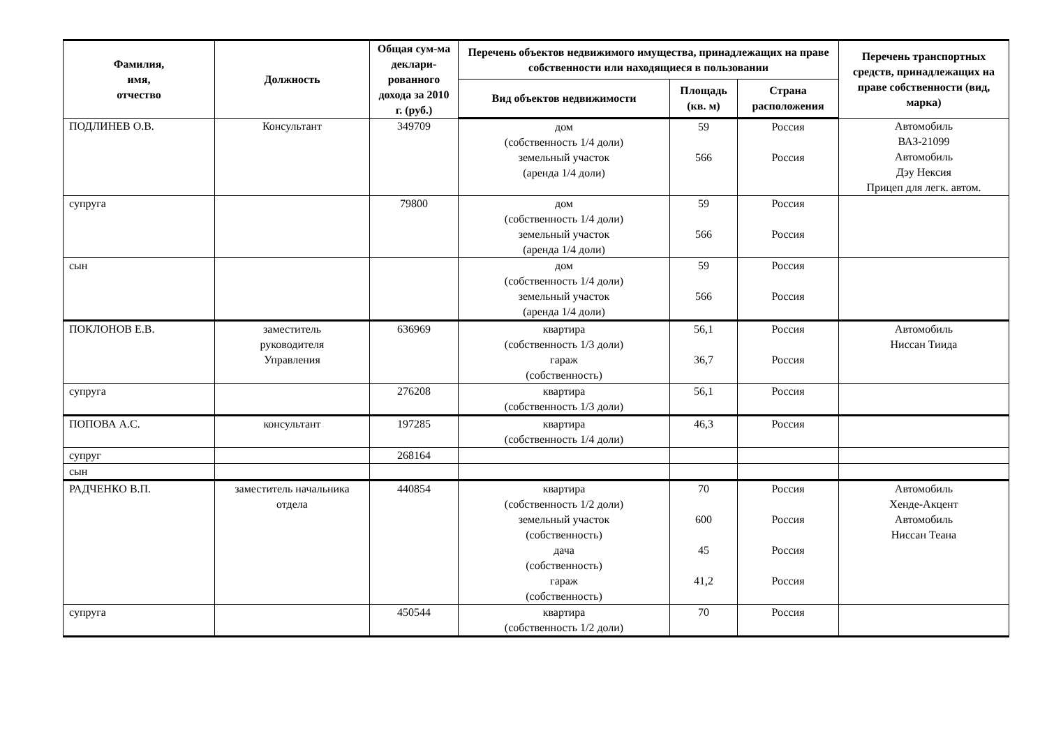| Фамилия, имя, отчество | Должность | Общая сум-ма деклари-рованного дохода за 2010 г. (руб.) | Перечень объектов недвижимого имущества, принадлежащих на праве собственности или находящиеся в пользовании | | | Перечень транспортных средств, принадлежащих на праве собственности (вид, марка) |
| --- | --- | --- | --- | --- | --- | --- |
| | | | Вид объектов недвижимости | Площадь (кв. м) | Страна расположения | |
| ПОДЛИНЕВ О.В. | Консультант | 349709 | дом (собственность 1/4 доли) земельный участок (аренда 1/4 доли) | 59 566 | Россия Россия | Автомобиль ВАЗ-21099 Автомобиль Дэу Нексия Прицеп для легк. автом. |
| супруга | | 79800 | дом (собственность 1/4 доли) земельный участок (аренда 1/4 доли) | 59 566 | Россия Россия | |
| сын | | | дом (собственность 1/4 доли) земельный участок (аренда 1/4 доли) | 59 566 | Россия Россия | |
| ПОКЛОНОВ Е.В. | заместитель руководителя Управления | 636969 | квартира (собственность 1/3 доли) гараж (собственность) | 56,1 36,7 | Россия Россия | Автомобиль Ниссан Тиида |
| супруга | | 276208 | квартира (собственность 1/3 доли) | 56,1 | Россия | |
| ПОПОВА А.С. | консультант | 197285 | квартира (собственность 1/4 доли) | 46,3 | Россия | |
| супруг | | 268164 | | | | |
| сын | | | | | | |
| РАДЧЕНКО В.П. | заместитель начальника отдела | 440854 | квартира (собственность 1/2 доли) земельный участок (собственность) дача (собственность) гараж (собственность) | 70 600 45 41,2 | Россия Россия Россия Россия | Автомобиль Хенде-Акцент Автомобиль Ниссан Теана |
| супруга | | 450544 | квартира (собственность 1/2 доли) | 70 | Россия | |